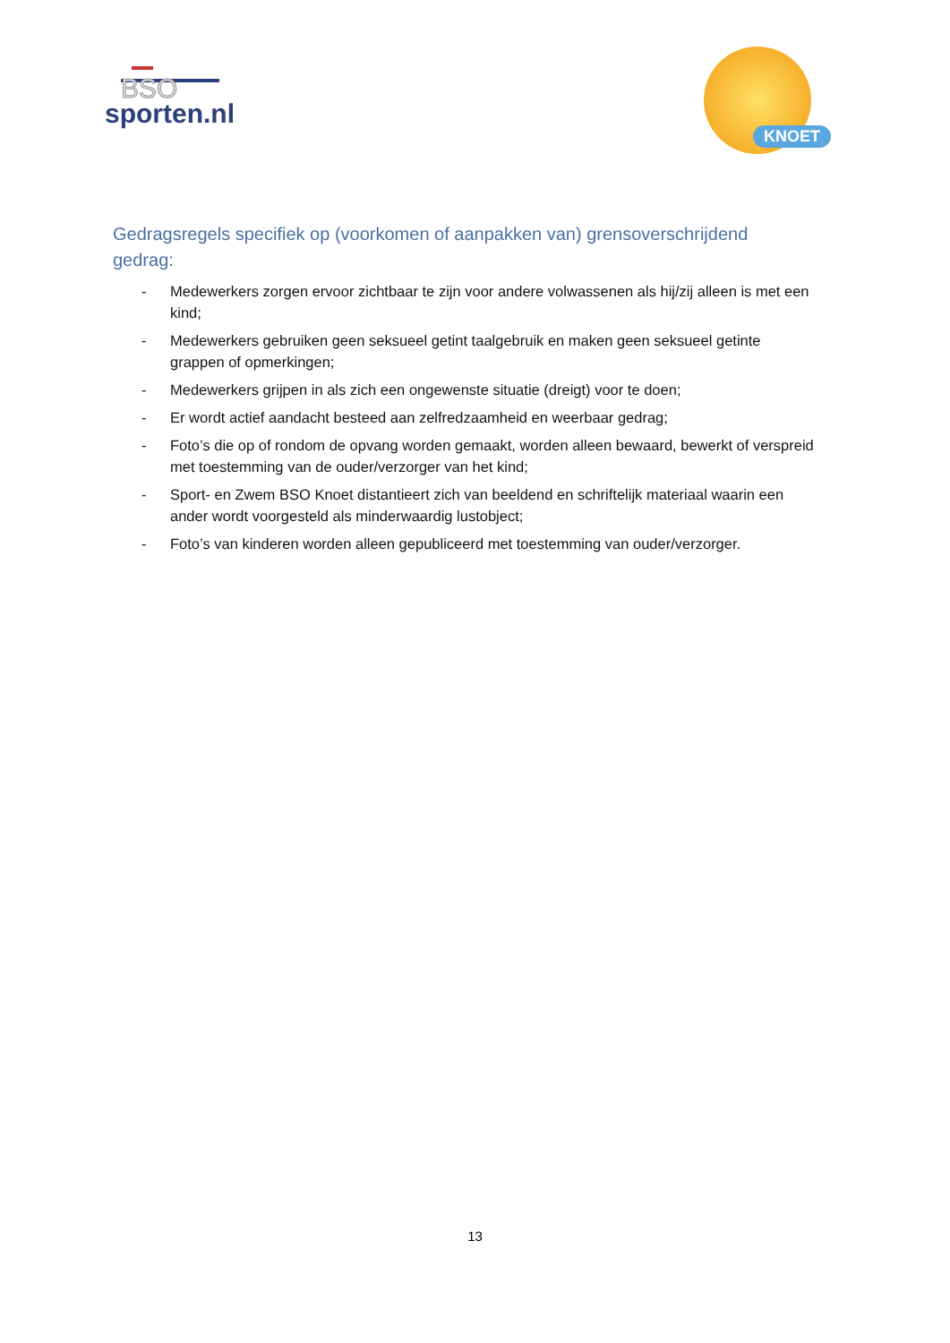BSO
sporten.nl
KNOET
Gedragsregels specifiek op (voorkomen of aanpakken van) grensoverschrijdend gedrag:
- Medewerkers zorgen ervoor zichtbaar te zijn voor andere volwassenen als hij/zij alleen is met een kind;
- Medewerkers gebruiken geen seksueel getint taalgebruik en maken geen seksueel getinte grappen of opmerkingen;
- Medewerkers grijpen in als zich een ongewenste situatie (dreigt) voor te doen;
- Er wordt actief aandacht besteed aan zelfredzaamheid en weerbaar gedrag;
- Foto’s die op of rondom de opvang worden gemaakt, worden alleen bewaard, bewerkt of verspreid met toestemming van de ouder/verzorger van het kind;
- Sport- en Zwem BSO Knoet distantieert zich van beeldend en schriftelijk materiaal waarin een ander wordt voorgesteld als minderwaardig lustobject;
- Foto’s van kinderen worden alleen gepubliceerd met toestemming van ouder/verzorger.
13